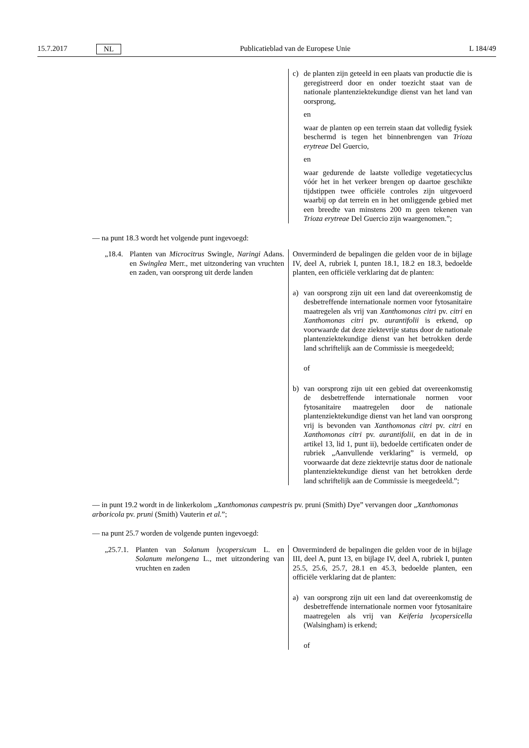15.7.2017 NL Publicatieblad van de Europese Unie L 184/49
| | c) de planten zijn geteeld in een plaats van productie die is geregistreerd door en onder toezicht staat van de nationale plantenziektekundige dienst van het land van oorsprong, en waar de planten op een terrein staan dat volledig fysiek beschermd is tegen het binnenbrengen van Trioza erytreae Del Guercio, en waar gedurende de laatste volledige vegetatiecyclus vóór het in het verkeer brengen op daartoe geschikte tijdstippen twee officiële controles zijn uitgevoerd waarbij op dat terrein en in het omliggende gebied met een breedte van minstens 200 m geen tekenen van Trioza erytreae Del Guercio zijn waargenomen.”; |
— na punt 18.3 wordt het volgende punt ingevoegd:
| „18.4. Planten van Microcitrus Swingle, Naringi Adans. en Swinglea Merr., met uitzondering van vruchten en zaden, van oorsprong uit derde landen | Onverminderd de bepalingen die gelden voor de in bijlage IV, deel A, rubriek I, punten 18.1, 18.2 en 18.3, bedoelde planten, een officiële verklaring dat de planten: a) van oorsprong zijn uit een land dat overeenkomstig de desbetreffende internationale normen voor fytosanitaire maatregelen als vrij van Xanthomonas citri pv. citri en Xanthomonas citri pv. aurantifolii is erkend, op voorwaarde dat deze ziektevrije status door de nationale plantenziektekundige dienst van het betrokken derde land schriftelijk aan de Commissie is meegedeeld; of b) van oorsprong zijn uit een gebied dat overeenkomstig de desbetreffende internationale normen voor fytosanitaire maatregelen door de nationale plantenziektekundige dienst van het land van oorsprong vrij is bevonden van Xanthomonas citri pv. citri en Xanthomonas citri pv. aurantifolii , en dat in de in artikel 13, lid 1, punt ii), bedoelde certificaten onder de rubriek „Aanvullende verklaring” is vermeld, op voorwaarde dat deze ziektevrije status door de nationale plantenziektekundige dienst van het betrokken derde land schriftelijk aan de Commissie is meegedeeld.”; |
— in punt 19.2 wordt in de linkerkolom „Xanthomonas campestris pv. pruni (Smith) Dye” vervangen door „Xanthomonas arboricola pv. pruni (Smith) Vauterin et al.”;
— na punt 25.7 worden de volgende punten ingevoegd:
| „25.7.1. Planten van Solanum lycopersicum L. en Solanum melongena L., met uitzondering van vruchten en zaden | Onverminderd de bepalingen die gelden voor de in bijlage III, deel A, punt 13, en bijlage IV, deel A, rubriek I, punten 25.5, 25.6, 25.7, 28.1 en 45.3, bedoelde planten, een officiële verklaring dat de planten: a) van oorsprong zijn uit een land dat overeenkomstig de desbetreffende internationale normen voor fytosanitaire maatregelen als vrij van Keiferia lycopersicella (Walsingham) is erkend; of |